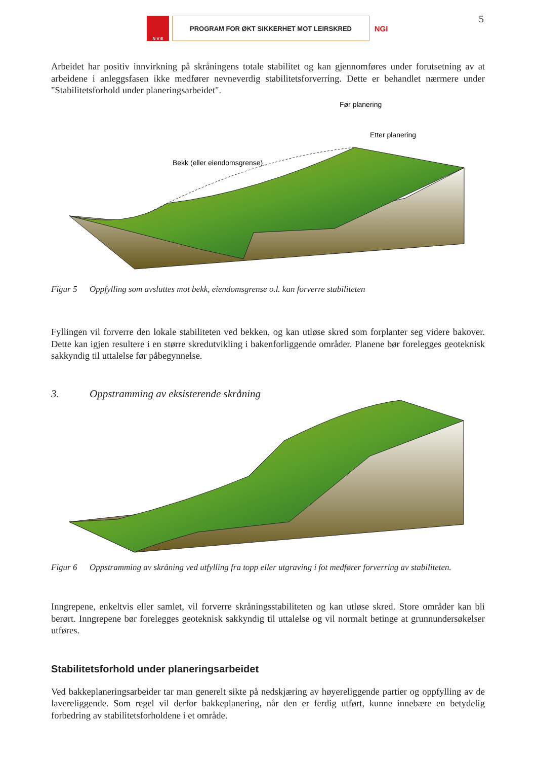N V E
PROGRAM FOR ØKT SIKKERHET MOT LEIRSKRED
NGI
5
Arbeidet har positiv innvirkning på skråningens totale stabilitet og kan gjennomføres under forutsetning av at arbeidene i anleggsfasen ikke medfører nevneverdig stabilitetsforverring. Dette er behandlet nærmere under "Stabilitetsforhold under planeringsarbeidet".
Før planering
Etter planering
Bekk (eller eiendomsgrense)
Figur 5 Oppfylling som avsluttes mot bekk, eiendomsgrense o.l. kan forverre stabiliteten
Fyllingen vil forverre den lokale stabiliteten ved bekken, og kan utløse skred som forplanter seg videre bakover. Dette kan igjen resultere i en større skredutvikling i bakenforliggende områder. Planene bør forelegges geoteknisk sakkyndig til uttalelse før påbegynnelse.
3. Oppstramming av eksisterende skråning
Figur 6 Oppstramming av skråning ved utfylling fra topp eller utgraving i fot medfører forverring av stabiliteten.
Inngrepene, enkeltvis eller samlet, vil forverre skråningsstabiliteten og kan utløse skred. Store områder kan bli berørt. Inngrepene bør forelegges geoteknisk sakkyndig til uttalelse og vil normalt betinge at grunnundersøkelser utføres.
Stabilitetsforhold under planeringsarbeidet
Ved bakkeplaneringsarbeider tar man generelt sikte på nedskjæring av høyereliggende partier og oppfylling av de lavereliggende. Som regel vil derfor bakkeplanering, når den er ferdig utført, kunne innebære en betydelig forbedring av stabilitetsforholdene i et område.